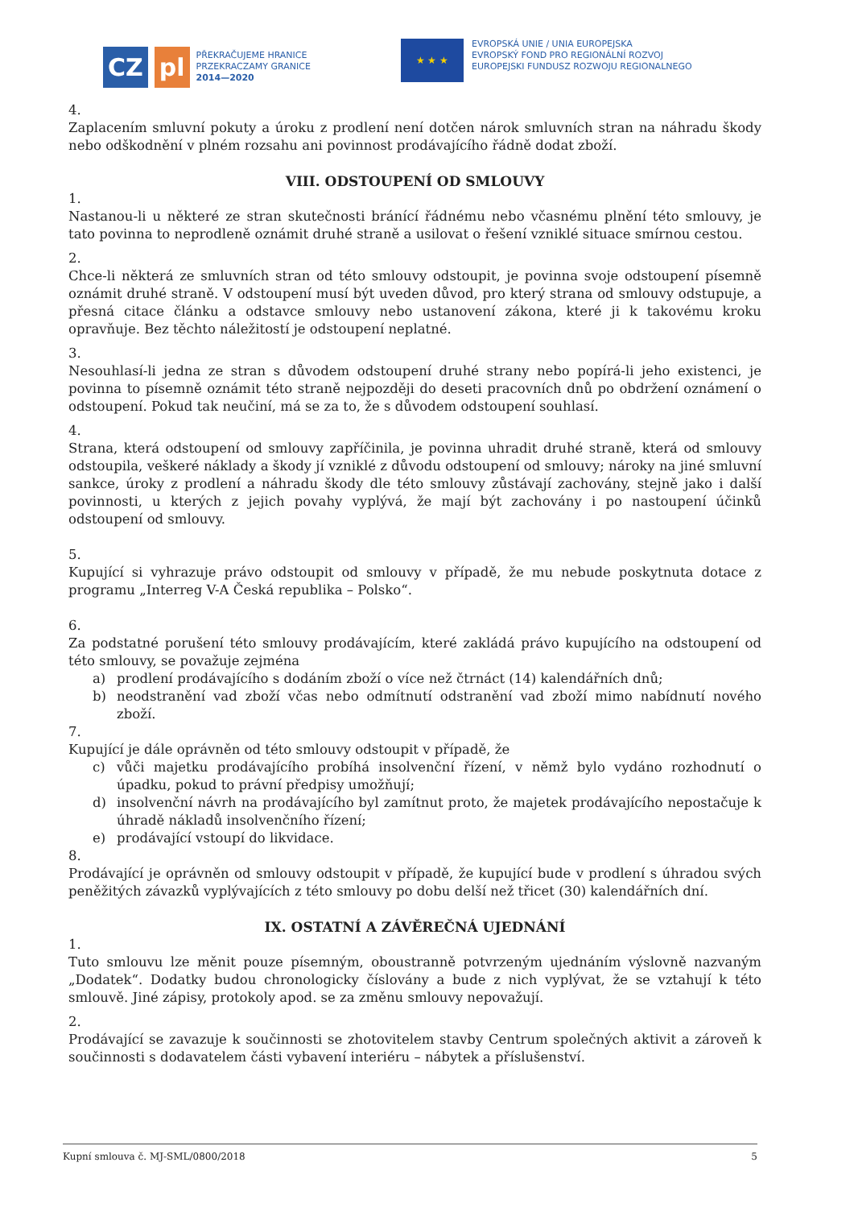CZ pl
PŘEKRAČUJEME HRANICE
PRZEKRACZAMY GRANICE
2014—2020
★ ★ ★
EVROPSKÁ UNIE / UNIA EUROPEJSKA
EVROPSKÝ FOND PRO REGIONÁLNÍ ROZVOJ
EUROPEJSKI FUNDUSZ ROZWOJU REGIONALNEGO
4.
Zaplacením smluvní pokuty a úroku z prodlení není dotčen nárok smluvních stran na náhradu škody nebo odškodnění v plném rozsahu ani povinnost prodávajícího řádně dodat zboží.
VIII. ODSTOUPENÍ OD SMLOUVY
1.
Nastanou-li u některé ze stran skutečnosti bránící řádnému nebo včasnému plnění této smlouvy, je tato povinna to neprodleně oznámit druhé straně a usilovat o řešení vzniklé situace smírnou cestou.
2.
Chce-li některá ze smluvních stran od této smlouvy odstoupit, je povinna svoje odstoupení písemně oznámit druhé straně. V odstoupení musí být uveden důvod, pro který strana od smlouvy odstupuje, a přesná citace článku a odstavce smlouvy nebo ustanovení zákona, které ji k takovému kroku opravňuje. Bez těchto náležitostí je odstoupení neplatné.
3.
Nesouhlasí-li jedna ze stran s důvodem odstoupení druhé strany nebo popírá-li jeho existenci, je povinna to písemně oznámit této straně nejpozději do deseti pracovních dnů po obdržení oznámení o odstoupení. Pokud tak neučiní, má se za to, že s důvodem odstoupení souhlasí.
4.
Strana, která odstoupení od smlouvy zapříčinila, je povinna uhradit druhé straně, která od smlouvy odstoupila, veškeré náklady a škody jí vzniklé z důvodu odstoupení od smlouvy; nároky na jiné smluvní sankce, úroky z prodlení a náhradu škody dle této smlouvy zůstávají zachovány, stejně jako i další povinnosti, u kterých z jejich povahy vyplývá, že mají být zachovány i po nastoupení účinků odstoupení od smlouvy.
5.
Kupující si vyhrazuje právo odstoupit od smlouvy v případě, že mu nebude poskytnuta dotace z programu „Interreg V-A Česká republika – Polsko“.
6.
Za podstatné porušení této smlouvy prodávajícím, které zakládá právo kupujícího na odstoupení od této smlouvy, se považuje zejména
a) prodlení prodávajícího s dodáním zboží o více než čtrnáct (14) kalendářních dnů;
b) neodstranění vad zboží včas nebo odmítnutí odstranění vad zboží mimo nabídnutí nového zboží.
7.
Kupující je dále oprávněn od této smlouvy odstoupit v případě, že
c) vůči majetku prodávajícího probíhá insolvenční řízení, v němž bylo vydáno rozhodnutí o úpadku, pokud to právní předpisy umožňují;
d) insolvenční návrh na prodávajícího byl zamítnut proto, že majetek prodávajícího nepostačuje k úhradě nákladů insolvenčního řízení;
e) prodávající vstoupí do likvidace.
8.
Prodávající je oprávněn od smlouvy odstoupit v případě, že kupující bude v prodlení s úhradou svých peněžitých závazků vyplývajících z této smlouvy po dobu delší než třicet (30) kalendářních dní.
IX. OSTATNÍ A ZÁVĚREČNÁ UJEDNÁNÍ
1.
Tuto smlouvu lze měnit pouze písemným, oboustranně potvrzeným ujednáním výslovně nazvaným „Dodatek“. Dodatky budou chronologicky číslovány a bude z nich vyplývat, že se vztahují k této smlouvě. Jiné zápisy, protokoly apod. se za změnu smlouvy nepovažují.
2.
Prodávající se zavazuje k součinnosti se zhotovitelem stavby Centrum společných aktivit a zároveň k součinnosti s dodavatelem části vybavení interiéru – nábytek a příslušenství.
Kupní smlouva č. MJ-SML/0800/2018 5